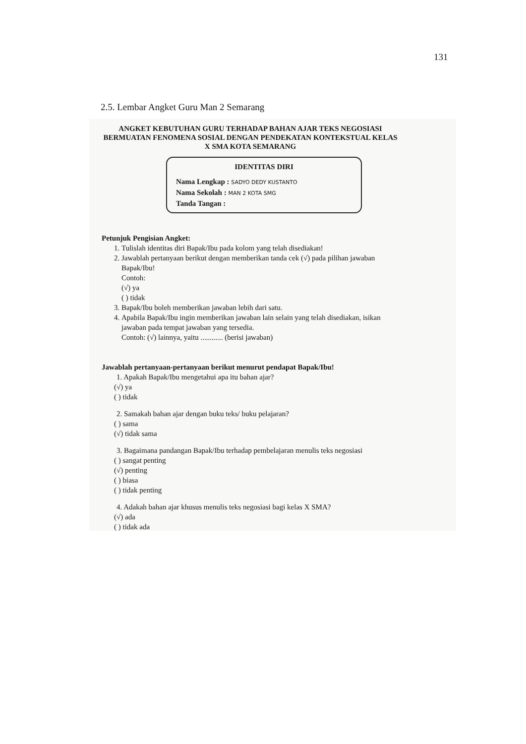131
2.5. Lembar Angket Guru Man 2 Semarang
ANGKET KEBUTUHAN GURU TERHADAP BAHAN AJAR TEKS NEGOSIASI BERMUATAN FENOMENA SOSIAL DENGAN PENDEKATAN KONTEKSTUAL KELAS X SMA KOTA SEMARANG
IDENTITAS DIRI
Nama Lengkap : SADYO DEDY KUSTANTO
Nama Sekolah : MAN 2 KOTA SMG
Tanda Tangan :
Petunjuk Pengisian Angket:
1. Tulislah identitas diri Bapak/Ibu pada kolom yang telah disediakan!
2. Jawablah pertanyaan berikut dengan memberikan tanda cek (√) pada pilihan jawaban Bapak/Ibu!
Contoh:
(√) ya
( ) tidak
3. Bapak/Ibu boleh memberikan jawaban lebih dari satu.
4. Apabila Bapak/Ibu ingin memberikan jawaban lain selain yang telah disediakan, isikan jawaban pada tempat jawaban yang tersedia.
Contoh: (√) lainnya, yaitu ............ (berisi jawaban)
Jawablah pertanyaan-pertanyaan berikut menurut pendapat Bapak/Ibu!
1. Apakah Bapak/Ibu mengetahui apa itu bahan ajar?
(√) ya
( ) tidak
2. Samakah bahan ajar dengan buku teks/ buku pelajaran?
( ) sama
(√) tidak sama
3. Bagaimana pandangan Bapak/Ibu terhadap pembelajaran menulis teks negosiasi
( ) sangat penting
(√) penting
( ) biasa
( ) tidak penting
4. Adakah bahan ajar khusus menulis teks negosiasi bagi kelas X SMA?
(√) ada
( ) tidak ada